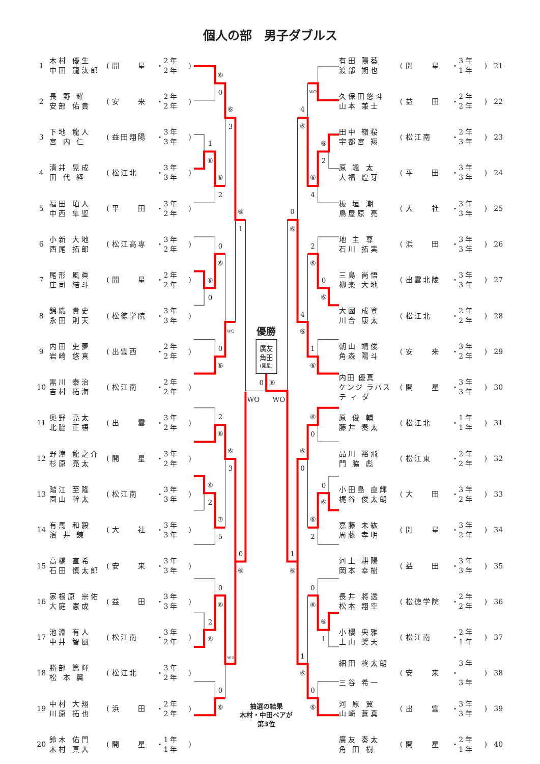個人の部　男子ダブルス
| 1 | 木村 優生 中田 龍汰郎 | ( | 開 星 | ・ | 2年 2年 | ) |
| 2 | 長 野 耀 安部 佑貴 | ( | 安 来 | ・ | 2年 2年 | ) |
| 3 | 下地 龍人 宮 内 仁 | ( | 益田翔陽 | ・ | 3年 3年 | ) |
| 4 | 清井 晃成 田 代 経 | ( | 松江北 | ・ | 3年 3年 | ) |
| 5 | 福田 珀人 中西 隼聖 | ( | 平 田 | ・ | 3年 2年 | ) |
| 6 | 小新 大地 西尾 拓郎 | ( | 松江高専 | ・ | 3年 2年 | ) |
| 7 | 尾形 風眞 庄司 結斗 | ( | 開 星 | ・ | 2年 2年 | ) |
| 8 | 錦織 貴史 永田 則天 | ( | 松徳学院 | ・ | 3年 3年 | ) |
| 9 | 内田 吏夢 岩崎 悠真 | ( | 出雲西 | ・ | 2年 2年 | ) |
| 10 | 黒川 泰治 吉村 拓海 | ( | 松江南 | ・ | 2年 2年 | ) |
| 11 | 奥野 亮太 北脇 正梧 | ( | 出 雲 | ・ | 3年 2年 | ) |
| 12 | 野津 龍之介 杉原 亮太 | ( | 開 星 | ・ | 3年 2年 | ) |
| 13 | 踏江 至隆 園山 幹太 | ( | 松江南 | ・ | 3年 3年 | ) |
| 14 | 有馬 和毅 濱 井 錬 | ( | 大 社 | ・ | 3年 3年 | ) |
| 15 | 高橋 直希 石田 慎太郎 | ( | 安 来 | ・ | 3年 3年 | ) |
| 16 | 家根原 宗佑 大庭 憲成 | ( | 益 田 | ・ | 3年 3年 | ) |
| 17 | 池淵 有人 中井 智風 | ( | 松江南 | ・ | 3年 2年 | ) |
| 18 | 勝部 篤輝 松 本 翼 | ( | 松江北 | ・ | 3年 2年 | ) |
| 19 | 中村 大翔 川原 拓也 | ( | 浜 田 | ・ | 2年 2年 | ) |
| 20 | 鈴木 佑門 木村 真大 | ( | 開 星 | ・ | 1年 1年 | ) |
⑥
0
⑥
3
1
⑥
⑥
2
⑥
1
0
⑥
⑥
0
WO
0
⑥
2
⑥
⑥
3
⑥
2
⑦
5
0
⑥
0
⑥
2
⑥
w.o
0
⑥
WO
4
⑥
⑥
2
⑥
4
0
⑥
2
⑥
0
⑥
4
⑥
1
⑥
⑥
0
⑥
0
0
⑥
⑥
2
1
⑥
0
⑥
⑥
1
1
⑥
0
⑥
優勝
0
⑧
WO
WO
廣友
角田
(開星)
抽選の結果
木村・中田ペアが
第3位
| 有田 陽葵 渡部 朔也 | ( | 開 星 | ・ | 3年 1年 | ) | 21 |
| 久保田悠斗 山本 兼士 | ( | 益 田 | ・ | 2年 2年 | ) | 22 |
| 田中 嶺桜 宇都宮 翔 | ( | 松江南 | ・ | 2年 3年 | ) | 23 |
| 原 颯 太 大福 煌芽 | ( | 平 田 | ・ | 3年 3年 | ) | 24 |
| 板 垣 潮 鳥屋原 亮 | ( | 大 社 | ・ | 3年 3年 | ) | 25 |
| 地 主 尊 石川 拓実 | ( | 浜 田 | ・ | 3年 3年 | ) | 26 |
| 三島 尚悟 柳楽 大地 | ( | 出雲北陵 | ・ | 3年 3年 | ) | 27 |
| 大國 成登 川合 康太 | ( | 松江北 | ・ | 2年 2年 | ) | 28 |
| 朝山 靖俊 角森 陽斗 | ( | 安 来 | ・ | 3年 2年 | ) | 29 |
| 内田 優真 ケンジ ラバス テ ィ ダ | ( | 開 星 | ・ | 3年 3年 | ) | 30 |
| 原 俊 輔 藤井 奏太 | ( | 松江北 | ・ | 1年 1年 | ) | 31 |
| 品川 裕飛 門 脇 彪 | ( | 松江東 | ・ | 2年 2年 | ) | 32 |
| 小田島 直輝 梶谷 俊太朗 | ( | 大 田 | ・ | 3年 2年 | ) | 33 |
| 嘉藤 未紘 周藤 孝明 | ( | 開 星 | ・ | 3年 2年 | ) | 34 |
| 河上 耕陽 岡本 幸樹 | ( | 益 田 | ・ | 3年 3年 | ) | 35 |
| 長井 將透 松本 翔空 | ( | 松徳学院 | ・ | 2年 2年 | ) | 36 |
| 小櫻 央雅 上山 奨天 | ( | 松江南 | ・ | 2年 1年 | ) | 37 |
| 細田 柊太朗 三谷 希一 | ( | 安 来 | ・ | 3年 3年 | ) | 38 |
| 河 原 翼 山崎 蒼真 | ( | 出 雲 | ・ | 3年 3年 | ) | 39 |
| 廣友 奏太 角 田 樹 | ( | 開 星 | ・ | 2年 1年 | ) | 40 |